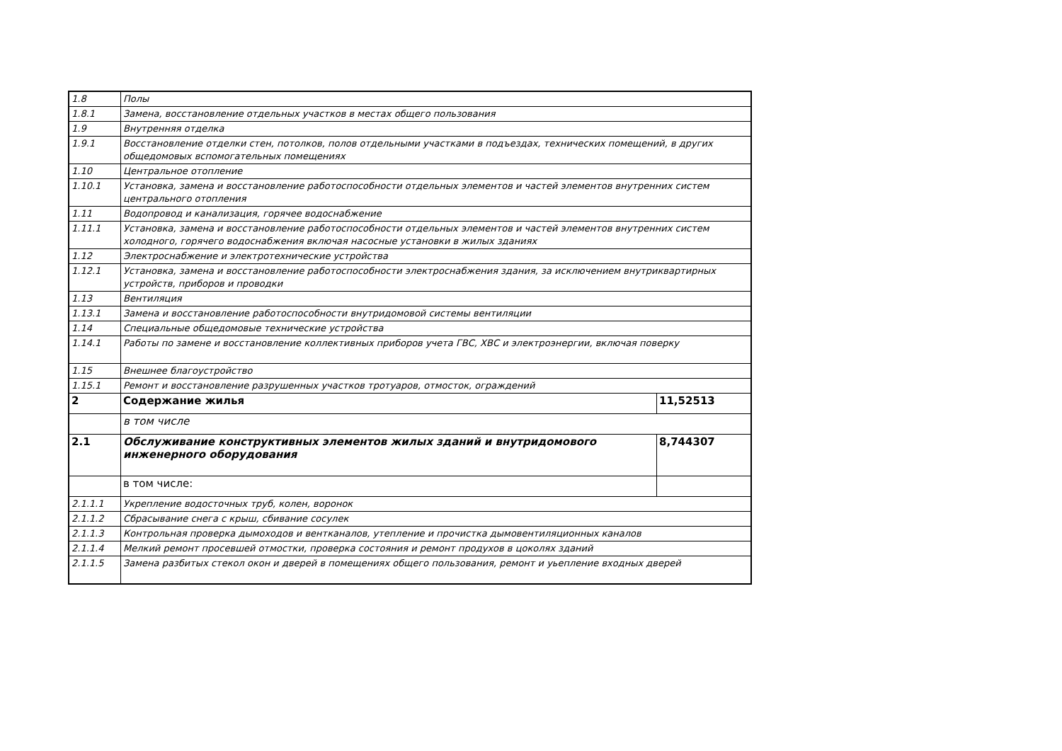| 1.8 | Полы | |
| 1.8.1 | Замена, восстановление отдельных участков в местах общего пользования | |
| 1.9 | Внутренняя отделка | |
| 1.9.1 | Восстановление отделки стен, потолков, полов отдельными участками в подъездах, технических помещений, в других общедомовых вспомогательных помещениях | |
| 1.10 | Центральное отопление | |
| 1.10.1 | Установка, замена и восстановление работоспособности отдельных элементов и частей элементов внутренних систем центрального отопления | |
| 1.11 | Водопровод и канализация, горячее водоснабжение | |
| 1.11.1 | Установка, замена и восстановление работоспособности отдельных элементов и частей элементов внутренних систем холодного, горячего водоснабжения включая насосные установки в жилых зданиях | |
| 1.12 | Электроснабжение и электротехнические устройства | |
| 1.12.1 | Установка, замена и восстановление работоспособности электроснабжения здания, за исключением внутриквартирных устройств, приборов и проводки | |
| 1.13 | Вентиляция | |
| 1.13.1 | Замена и восстановление работоспособности внутридомовой системы вентиляции | |
| 1.14 | Специальные общедомовые технические устройства | |
| 1.14.1 | Работы по замене и восстановление коллективных приборов учета ГВС, ХВС и электроэнергии, включая поверку | |
| 1.15 | Внешнее благоустройство | |
| 1.15.1 | Ремонт и восстановление разрушенных участков тротуаров, отмосток, ограждений | |
| 2 | Содержание жилья | 11,52513 |
| | в том числе | |
| 2.1 | Обслуживание конструктивных элементов жилых зданий и внутридомового инженерного оборудования | 8,744307 |
| | в том числе: | |
| 2.1.1.1 | Укрепление водосточных труб, колен, воронок | |
| 2.1.1.2 | Сбрасывание снега с крыш, сбивание сосулек | |
| 2.1.1.3 | Контрольная проверка дымоходов и вентканалов, утепление и прочистка дымовентиляционных каналов | |
| 2.1.1.4 | Мелкий ремонт просевшей отмостки, проверка состояния и ремонт продухов в цоколях зданий | |
| 2.1.1.5 | Замена разбитых стекол окон и дверей в помещениях общего пользования, ремонт и уьепление входных дверей | |